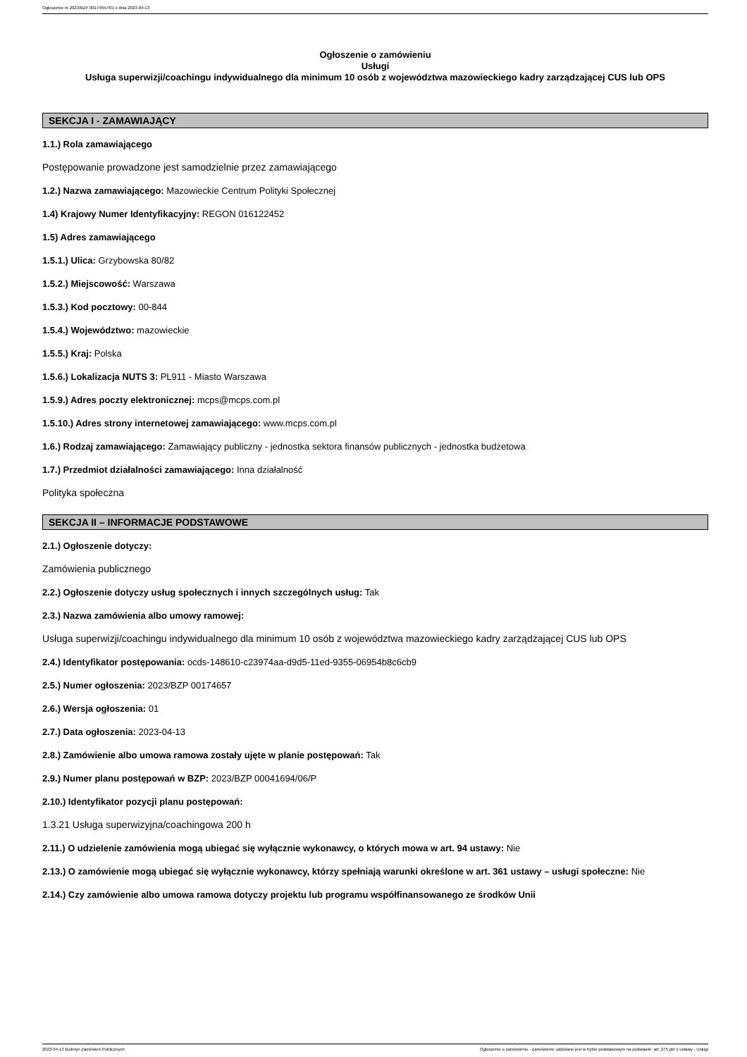Ogłoszenie nr 2023/BZP 00174657/01 z dnia 2023-04-13
Ogłoszenie o zamówieniu
Usługi
Usługa superwizji/coachingu indywidualnego dla minimum 10 osób z województwa mazowieckiego kadry zarządzającej CUS lub OPS
SEKCJA I - ZAMAWIAJĄCY
1.1.) Rola zamawiającego
Postępowanie prowadzone jest samodzielnie przez zamawiającego
1.2.) Nazwa zamawiającego: Mazowieckie Centrum Polityki Społecznej
1.4) Krajowy Numer Identyfikacyjny: REGON 016122452
1.5) Adres zamawiającego
1.5.1.) Ulica: Grzybowska 80/82
1.5.2.) Miejscowość: Warszawa
1.5.3.) Kod pocztowy: 00-844
1.5.4.) Województwo: mazowieckie
1.5.5.) Kraj: Polska
1.5.6.) Lokalizacja NUTS 3: PL911 - Miasto Warszawa
1.5.9.) Adres poczty elektronicznej: mcps@mcps.com.pl
1.5.10.) Adres strony internetowej zamawiającego: www.mcps.com.pl
1.6.) Rodzaj zamawiającego: Zamawiający publiczny - jednostka sektora finansów publicznych - jednostka budżetowa
1.7.) Przedmiot działalności zamawiającego: Inna działalność
Polityka społeczna
SEKCJA II – INFORMACJE PODSTAWOWE
2.1.) Ogłoszenie dotyczy:
Zamówienia publicznego
2.2.) Ogłoszenie dotyczy usług społecznych i innych szczególnych usług: Tak
2.3.) Nazwa zamówienia albo umowy ramowej:
Usługa superwizji/coachingu indywidualnego dla minimum 10 osób z województwa mazowieckiego kadry zarządzającej CUS lub OPS
2.4.) Identyfikator postępowania: ocds-148610-c23974aa-d9d5-11ed-9355-06954b8c6cb9
2.5.) Numer ogłoszenia: 2023/BZP 00174657
2.6.) Wersja ogłoszenia: 01
2.7.) Data ogłoszenia: 2023-04-13
2.8.) Zamówienie albo umowa ramowa zostały ujęte w planie postępowań: Tak
2.9.) Numer planu postępowań w BZP: 2023/BZP 00041694/06/P
2.10.) Identyfikator pozycji planu postępowań:
1.3.21 Usługa superwizyjna/coachingowa 200 h
2.11.) O udzielenie zamówienia mogą ubiegać się wyłącznie wykonawcy, o których mowa w art. 94 ustawy: Nie
2.13.) O zamówienie mogą ubiegać się wyłącznie wykonawcy, którzy spełniają warunki określone w art. 361 ustawy – usługi społeczne: Nie
2.14.) Czy zamówienie albo umowa ramowa dotyczy projektu lub programu współfinansowanego ze środków Unii
2023-04-13 Biuletyn Zamówień Publicznych Ogłoszenie o zamówieniu - Zamówienie udzielane jest w trybie podstawowym na podstawie: art. 275 pkt 1 ustawy - Usługi